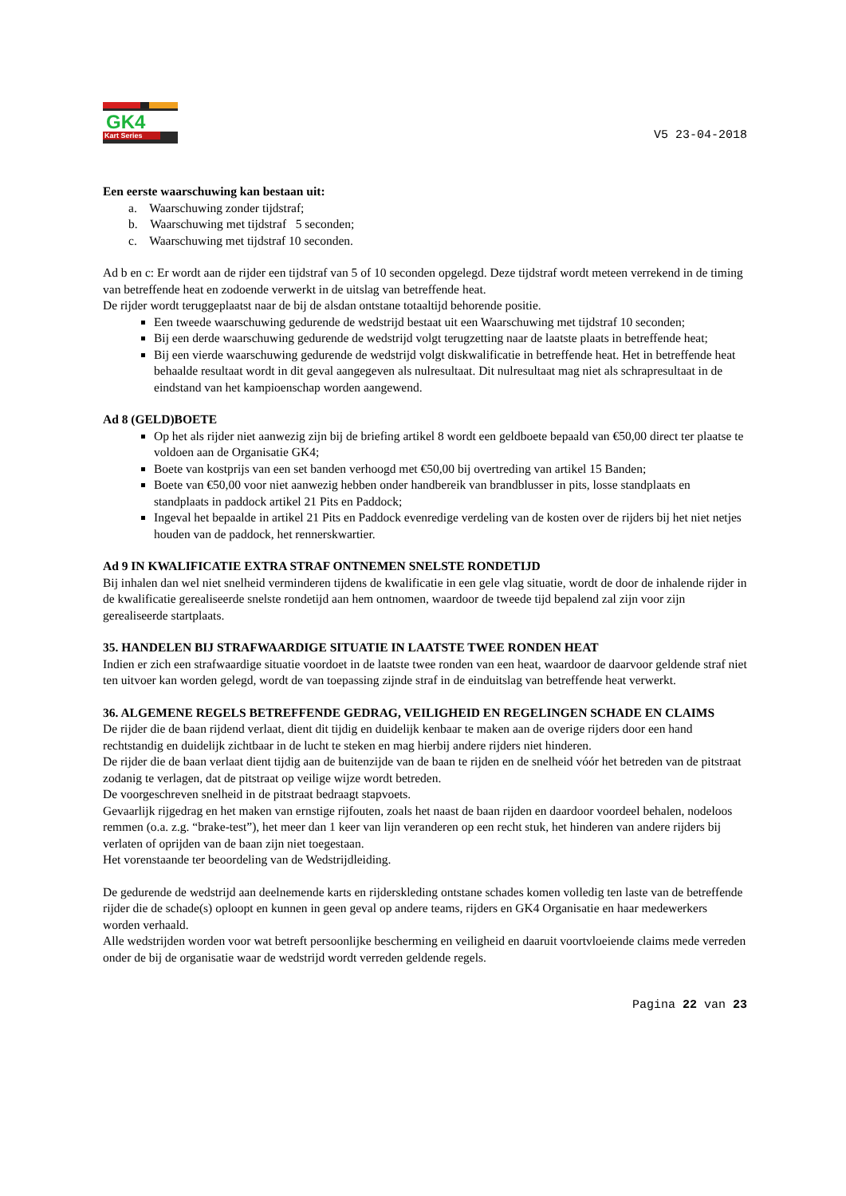GK4
Kart Series
V5 23-04-2018
Een eerste waarschuwing kan bestaan uit:
a. Waarschuwing zonder tijdstraf;
b. Waarschuwing met tijdstraf 5 seconden;
c. Waarschuwing met tijdstraf 10 seconden.
Ad b en c: Er wordt aan de rijder een tijdstraf van 5 of 10 seconden opgelegd. Deze tijdstraf wordt meteen verrekend in de timing van betreffende heat en zodoende verwerkt in de uitslag van betreffende heat.
De rijder wordt teruggeplaatst naar de bij de alsdan ontstane totaaltijd behorende positie.
Een tweede waarschuwing gedurende de wedstrijd bestaat uit een Waarschuwing met tijdstraf 10 seconden;
Bij een derde waarschuwing gedurende de wedstrijd volgt terugzetting naar de laatste plaats in betreffende heat;
Bij een vierde waarschuwing gedurende de wedstrijd volgt diskwalificatie in betreffende heat. Het in betreffende heat behaalde resultaat wordt in dit geval aangegeven als nulresultaat. Dit nulresultaat mag niet als schrapresultaat in de eindstand van het kampioenschap worden aangewend.
Ad 8 (GELD)BOETE
Op het als rijder niet aanwezig zijn bij de briefing artikel 8 wordt een geldboete bepaald van €50,00 direct ter plaatse te voldoen aan de Organisatie GK4;
Boete van kostprijs van een set banden verhoogd met €50,00 bij overtreding van artikel 15 Banden;
Boete van €50,00 voor niet aanwezig hebben onder handbereik van brandblusser in pits, losse standplaats en standplaats in paddock artikel 21 Pits en Paddock;
Ingeval het bepaalde in artikel 21 Pits en Paddock evenredige verdeling van de kosten over de rijders bij het niet netjes houden van de paddock, het rennerskwartier.
Ad 9 IN KWALIFICATIE EXTRA STRAF ONTNEMEN SNELSTE RONDETIJD
Bij inhalen dan wel niet snelheid verminderen tijdens de kwalificatie in een gele vlag situatie, wordt de door de inhalende rijder in de kwalificatie gerealiseerde snelste rondetijd aan hem ontnomen, waardoor de tweede tijd bepalend zal zijn voor zijn gerealiseerde startplaats.
35. HANDELEN BIJ STRAFWAARDIGE SITUATIE IN LAATSTE TWEE RONDEN HEAT
Indien er zich een strafwaardige situatie voordoet in de laatste twee ronden van een heat, waardoor de daarvoor geldende straf niet ten uitvoer kan worden gelegd, wordt de van toepassing zijnde straf in de einduitslag van betreffende heat verwerkt.
36. ALGEMENE REGELS BETREFFENDE GEDRAG, VEILIGHEID EN REGELINGEN SCHADE EN CLAIMS
De rijder die de baan rijdend verlaat, dient dit tijdig en duidelijk kenbaar te maken aan de overige rijders door een hand rechtstandig en duidelijk zichtbaar in de lucht te steken en mag hierbij andere rijders niet hinderen.
De rijder die de baan verlaat dient tijdig aan de buitenzijde van de baan te rijden en de snelheid vóór het betreden van de pitstraat zodanig te verlagen, dat de pitstraat op veilige wijze wordt betreden.
De voorgeschreven snelheid in de pitstraat bedraagt stapvoets.
Gevaarlijk rijgedrag en het maken van ernstige rijfouten, zoals het naast de baan rijden en daardoor voordeel behalen, nodeloos remmen (o.a. z.g. “brake-test”), het meer dan 1 keer van lijn veranderen op een recht stuk, het hinderen van andere rijders bij verlaten of oprijden van de baan zijn niet toegestaan.
Het vorenstaande ter beoordeling van de Wedstrijdleiding.
De gedurende de wedstrijd aan deelnemende karts en rijderskleding ontstane schades komen volledig ten laste van de betreffende rijder die de schade(s) oploopt en kunnen in geen geval op andere teams, rijders en GK4 Organisatie en haar medewerkers worden verhaald.
Alle wedstrijden worden voor wat betreft persoonlijke bescherming en veiligheid en daaruit voortvloeiende claims mede verreden onder de bij de organisatie waar de wedstrijd wordt verreden geldende regels.
Pagina 22 van 23